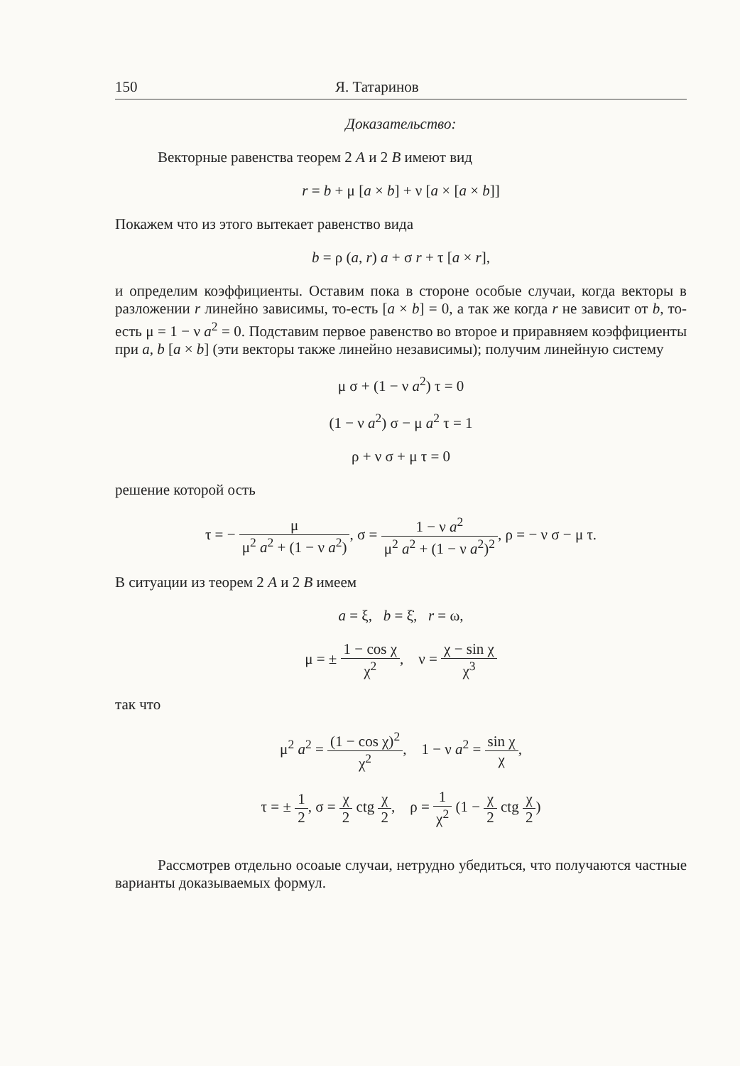150 Я. Татаринов
Доказательство:
Векторные равенства теорем 2 A и 2 B имеют вид
r = b + μ [a × b] + ν [a × [a × b]]
Покажем что из этого вытекает равенство вида
b = ρ (a, r) a + σ r + τ [a × r],
и определим коэффициенты. Оставим пока в стороне особые случаи, когда векторы в разложении r линейно зависимы, то-есть [a × b] = 0, а так же когда r не зависит от b, то-есть μ = 1 − ν a<sup>2</sup> = 0. Подставим первое равенство во второе и приравняем коэффициенты при a, b [a × b] (эти векторы также линейно независимы); получим линейную систему
μ σ + (1 − ν a<sup>2</sup>) τ = 0
(1 − ν a<sup>2</sup>) σ − μ a<sup>2</sup> τ = 1
ρ + ν σ + μ τ = 0
решение которой ость
τ = − μ μ<sup>2</sup> a<sup>2</sup> + (1 − ν a<sup>2</sup>), σ = 1 − ν a<sup>2</sup> μ<sup>2</sup> a<sup>2</sup> + (1 − ν a<sup>2</sup>)<sup>2</sup>, ρ = − ν σ − μ τ.
В ситуации из теорем 2 A и 2 B имеем
a = ξ, b = ξ̇, r = ω,
μ = ± 1 − cos χ χ<sup>2</sup>, ν = χ − sin χ χ<sup>3</sup>
так что
μ<sup>2</sup> a<sup>2</sup> = (1 − cos χ)<sup>2</sup> χ<sup>2</sup>, 1 − ν a<sup>2</sup> = sin χ χ,
τ = ± 1 2, σ = χ 2 ctg χ 2, ρ = 1 χ<sup>2</sup> (1 − χ 2 ctg χ 2)
Рассмотрев отдельно осоаые случаи, нетрудно убедиться, что получаются частные варианты доказываемых формул.